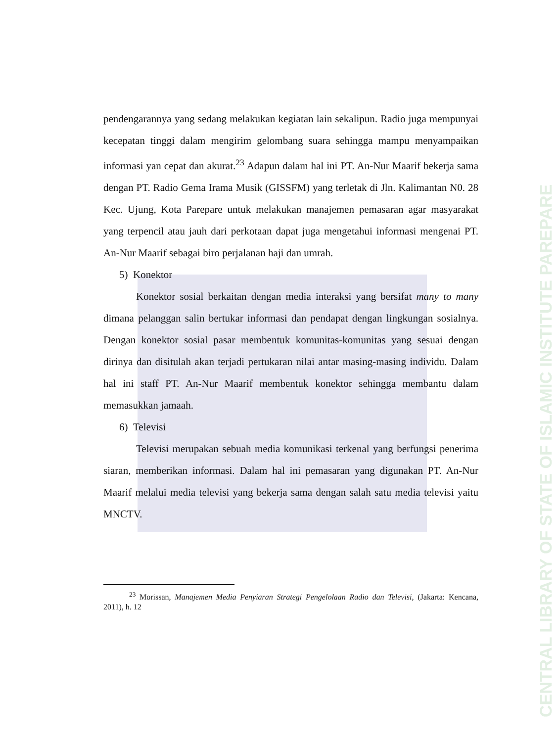CENTRAL LIBRARY OF STATE OF ISLAMIC INSTITUTE PAREPARE
pendengarannya yang sedang melakukan kegiatan lain sekalipun. Radio juga mempunyai kecepatan tinggi dalam mengirim gelombang suara sehingga mampu menyampaikan informasi yan cepat dan akurat.<sup>23</sup> Adapun dalam hal ini PT. An-Nur Maarif bekerja sama dengan PT. Radio Gema Irama Musik (GISSFM) yang terletak di Jln. Kalimantan N0. 28 Kec. Ujung, Kota Parepare untuk melakukan manajemen pemasaran agar masyarakat yang terpencil atau jauh dari perkotaan dapat juga mengetahui informasi mengenai PT. An-Nur Maarif sebagai biro perjalanan haji dan umrah.
5) Konektor
Konektor sosial berkaitan dengan media interaksi yang bersifat many to many dimana pelanggan salin bertukar informasi dan pendapat dengan lingkungan sosialnya. Dengan konektor sosial pasar membentuk komunitas-komunitas yang sesuai dengan dirinya dan disitulah akan terjadi pertukaran nilai antar masing-masing individu. Dalam hal ini staff PT. An-Nur Maarif membentuk konektor sehingga membantu dalam memasukkan jamaah.
6) Televisi
Televisi merupakan sebuah media komunikasi terkenal yang berfungsi penerima siaran, memberikan informasi. Dalam hal ini pemasaran yang digunakan PT. An-Nur Maarif melalui media televisi yang bekerja sama dengan salah satu media televisi yaitu MNCTV.
<sup>23</sup> Morissan, Manajemen Media Penyiaran Strategi Pengelolaan Radio dan Televisi, (Jakarta: Kencana, 2011), h. 12